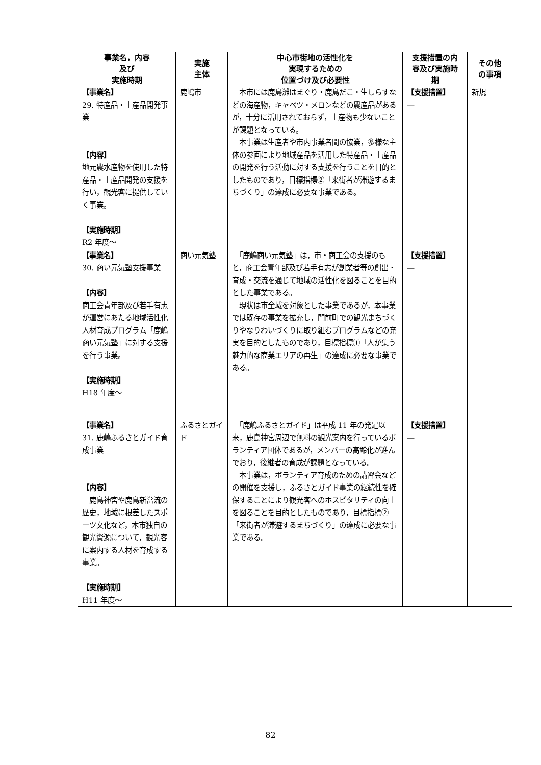| 事業名，内容 及び 実施時期 | 実施 主体 | 中心市街地の活性化を 実現するための 位置づけ及び必要性 | 支援措置の内 容及び実施時 期 | その他 の事項 |
| --- | --- | --- | --- | --- |
| 【事業名】 29. 特産品・土産品開発事業 【内容】 地元農水産物を使用した特産品・土産品開発の支援を行い，観光客に提供していく事業。 【実施時期】 R2 年度～ | 鹿嶋市 | 本市には鹿島灘はまぐり・鹿島だこ・生しらすなどの海産物，キャベツ・メロンなどの農産品があるが，十分に活用されておらず，土産物も少ないことが課題となっている。 本事業は生産者や市内事業者間の協業，多様な主体の参画により地域産品を活用した特産品・土産品の開発を行う活動に対する支援を行うことを目的としたものであり，目標指標②「来街者が滞遊するまちづくり」の達成に必要な事業である。 | 【支援措置】 ― | 新規 |
| 【事業名】 30. 商い元気塾支援事業 【内容】 商工会青年部及び若手有志が運営にあたる地域活性化人材育成プログラム「鹿嶋商い元気塾」に対する支援を行う事業。 【実施時期】 H18 年度～ | 商い元気塾 | 「鹿嶋商い元気塾」は，市・商工会の支援のもと，商工会青年部及び若手有志が創業者等の創出・育成・交流を通じて地域の活性化を図ることを目的とした事業である。 現状は市全域を対象とした事業であるが，本事業では既存の事業を拡充し，門前町での観光まちづくりやなりわいづくりに取り組むプログラムなどの充実を目的としたものであり，目標指標①「人が集う魅力的な商業エリアの再生」の達成に必要な事業である。 | 【支援措置】 ― | |
| 【事業名】 31. 鹿嶋ふるさとガイド育成事業 【内容】 鹿島神宮や鹿島新當流の歴史，地域に根差したスポーツ文化など，本市独自の観光資源について，観光客に案内する人材を育成する事業。 【実施時期】 H11 年度～ | ふるさとガイド | 「鹿嶋ふるさとガイド」は平成 11 年の発足以来，鹿島神宮周辺で無料の観光案内を行っているボランティア団体であるが，メンバーの高齢化が進んでおり，後継者の育成が課題となっている。 本事業は，ボランティア育成のための講習会などの開催を支援し，ふるさとガイド事業の継続性を確保することにより観光客へのホスピタリティの向上を図ることを目的としたものであり，目標指標②「来街者が滞遊するまちづくり」の達成に必要な事業である。 | 【支援措置】 ― | |
82